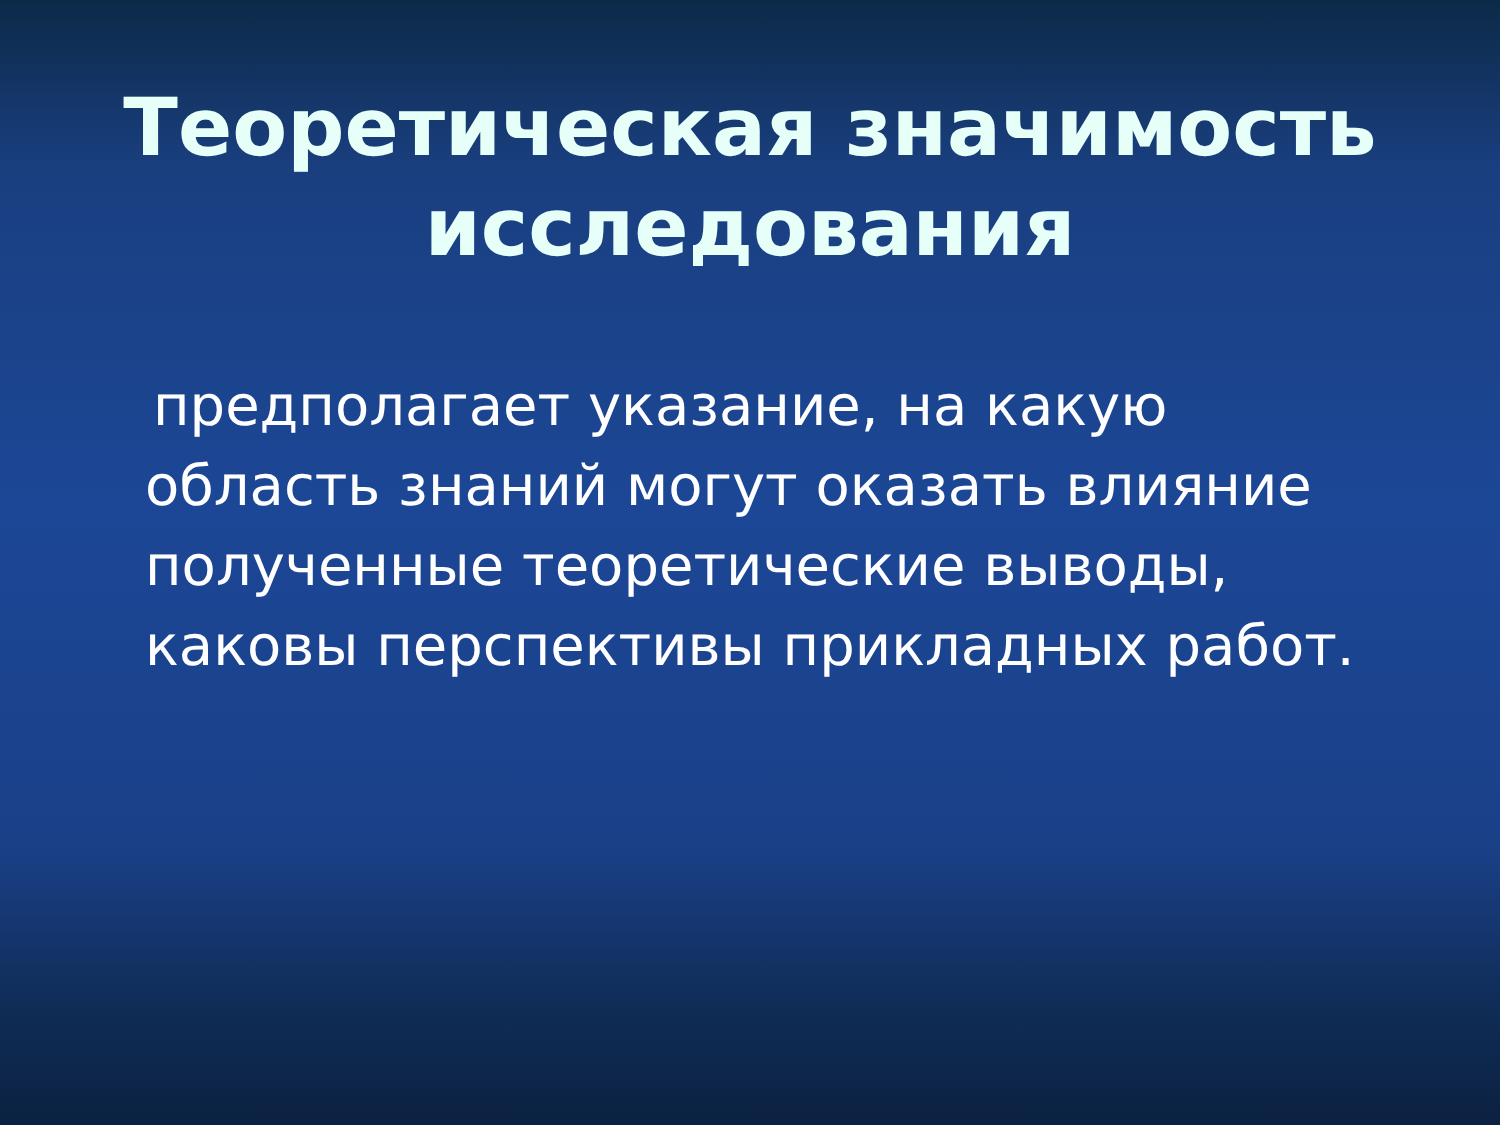Теоретическая значимость
исследования
предполагает указание, на какую область знаний могут оказать влияние полученные теоретические выводы, каковы перспективы прикладных работ.